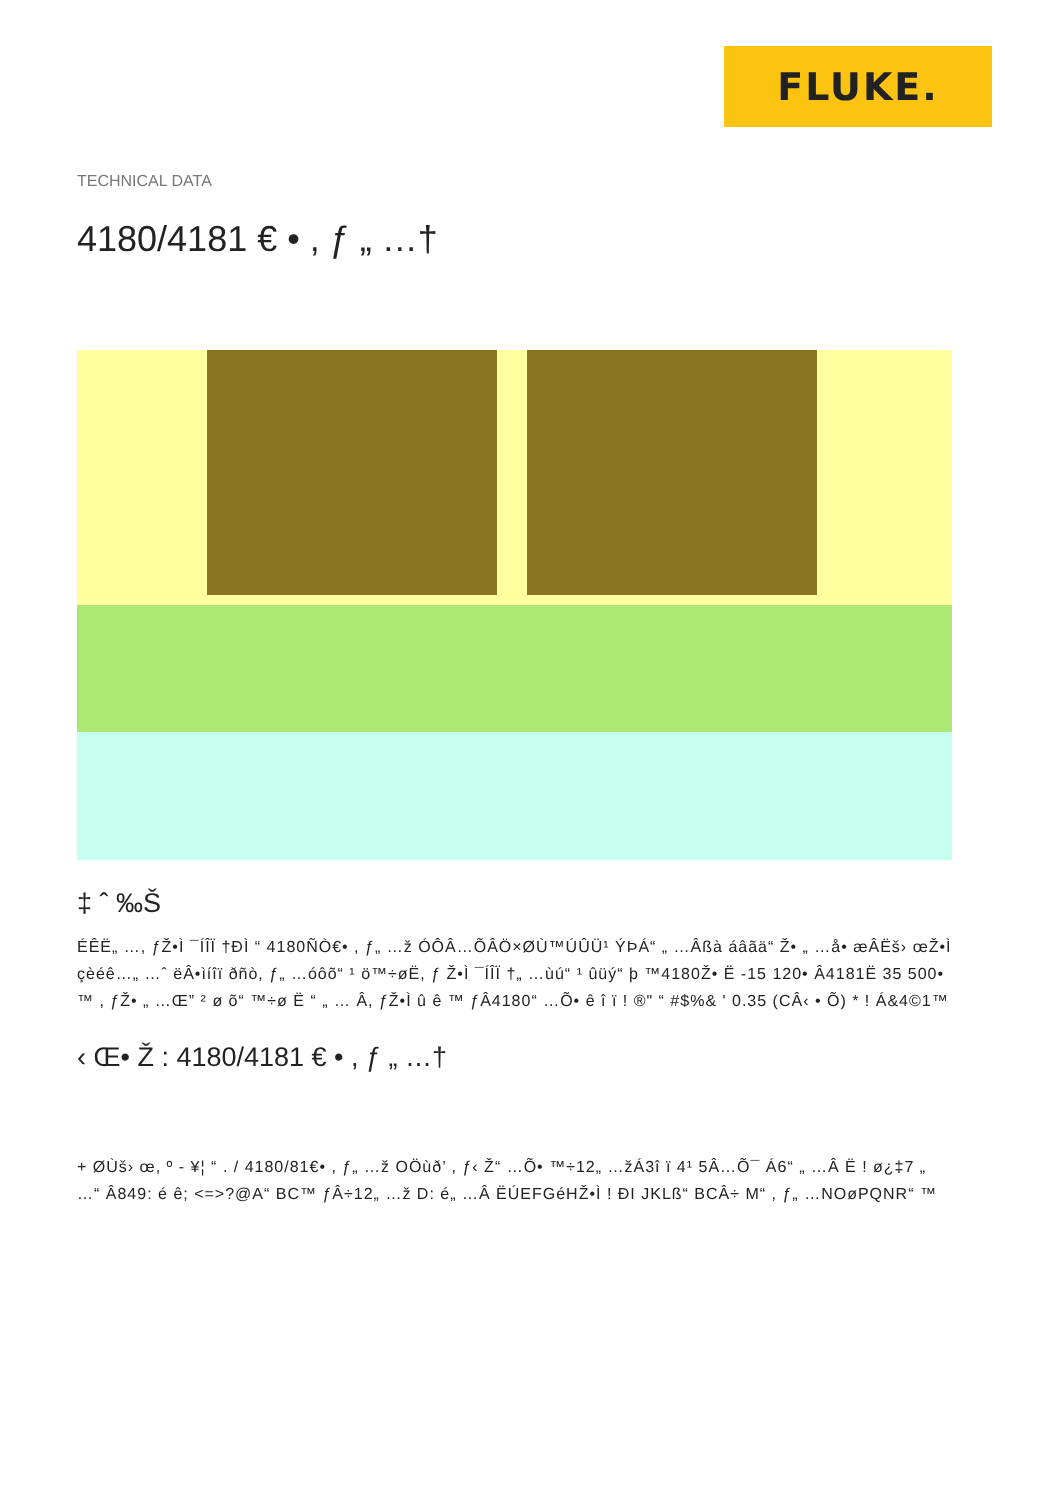FLUKE.
TECHNICAL DATA
4180/4181 € • , ƒ „ …†
‡ ˆ ‰Š
ÉÊË„ …, ƒŽ•Ì ¯ÍÎÏ †ÐÌ “ 4180ÑÒ€• , ƒ„ …ž ÓÔÂ…ÕÂÖ×ØÙ™ÚÛÜ¹ ÝÞÁ“ „ …Âßà áâãä“ Ž• „ …å• æÂËš› œŽ•Ì çèéê…„ …ˆ ëÂ•ìíîï ðñò, ƒ„ …óôõ“ ¹ ö™÷øË, ƒ Ž•Ì ¯ÍÎÏ †„ …ùú“ ¹ ûüý“ þ ™4180Ž• Ë -15 120• Â4181Ë 35 500• ™ , ƒŽ• „ …Œ” ² ø õ“ ™÷ø Ë “ „ … Â, ƒŽ•Ì û ê ™ ƒÂ4180“ …Õ• ê î ï ! ®" “ #$%& ' 0.35 (CÂ‹ • Õ) * ! Á&4©1™
‹ Œ• Ž : 4180/4181 € • , ƒ „ …†
+ ØÙš› œ, º - ¥¦ “ . / 4180/81€• , ƒ„ …ž OÖùð’ , ƒ‹ Ž“ …Õ• ™÷12„ …žÁ3î ï 4¹ 5Â…Õ¯ Á6“ „ …Â Ë ! ø¿‡7 „ …“ Â849: é ê; <=>?@A“ BC™ ƒÂ÷12„ …ž D: é„ …Â ËÚEFGéHŽ•Ì ! ÐI JKLß“ BCÂ÷ M“ , ƒ„ …NOøPQNR“ ™